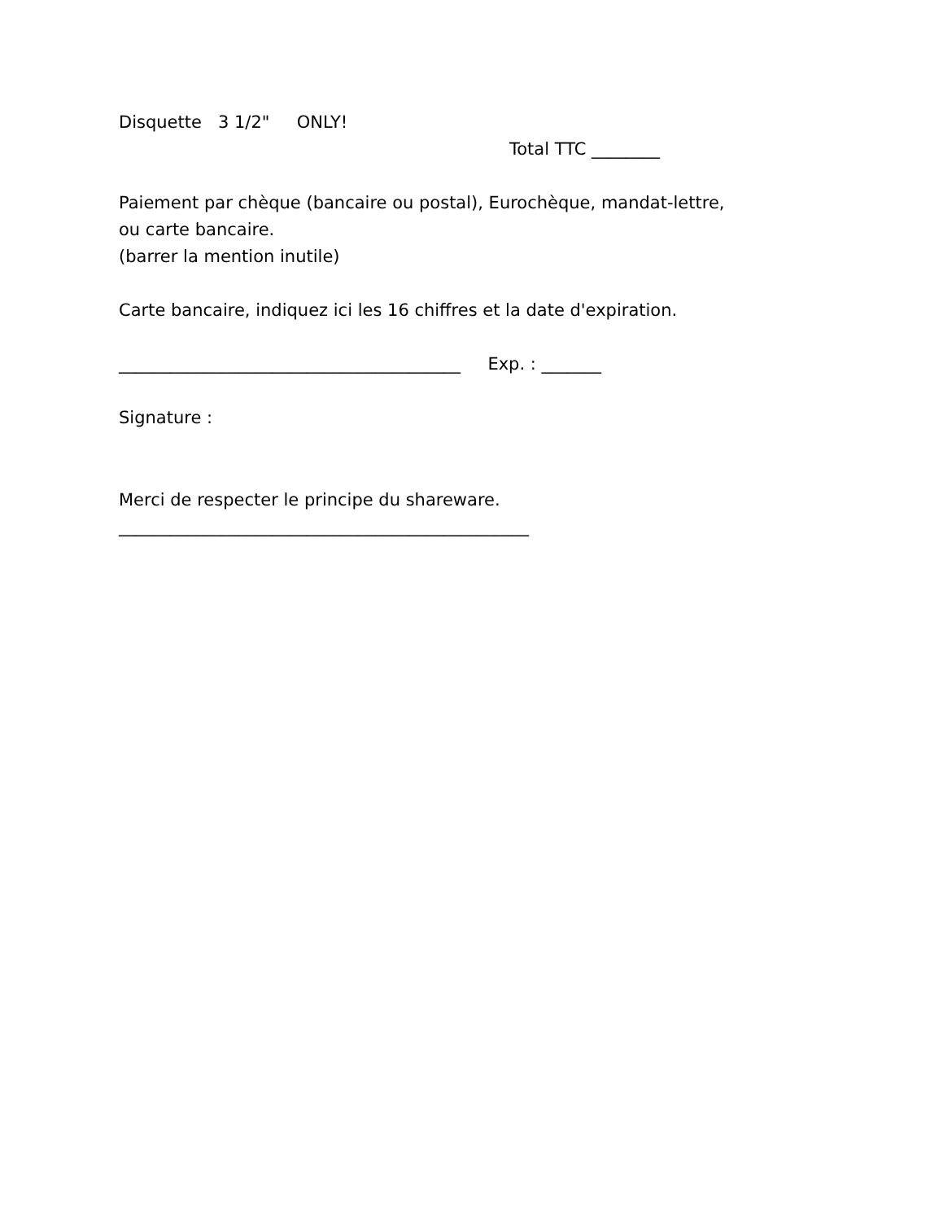Disquette 3 1/2" ONLY!
Total TTC ________
Paiement par chèque (bancaire ou postal), Eurochèque, mandat-lettre,
ou carte bancaire.
(barrer la mention inutile)
Carte bancaire, indiquez ici les 16 chiffres et la date d'expiration.
________________________________________ Exp. : _______
Signature :
Merci de respecter le principe du shareware.
________________________________________________